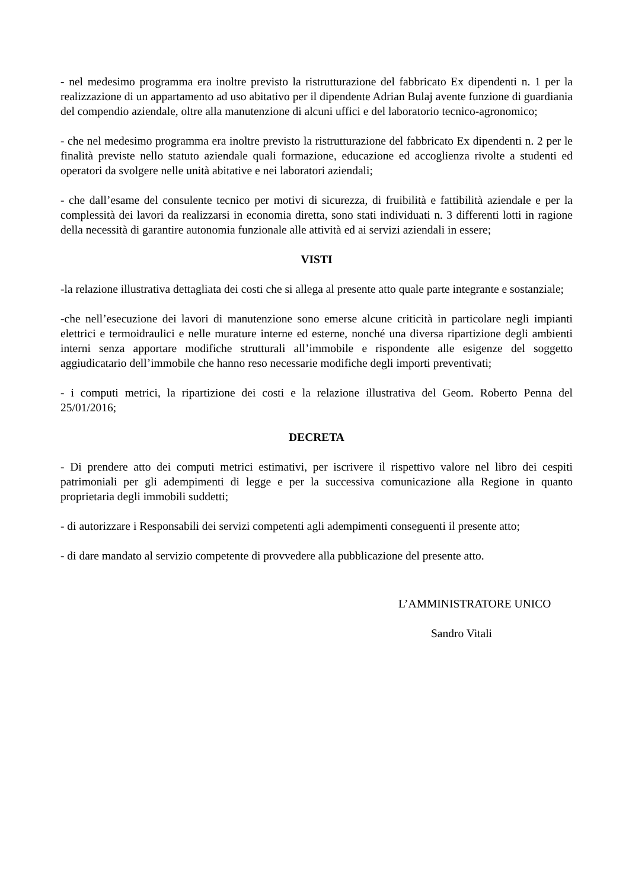- nel medesimo programma era inoltre previsto la ristrutturazione del fabbricato Ex dipendenti n. 1 per la realizzazione di un appartamento ad uso abitativo per il dipendente Adrian Bulaj avente funzione di guardiania del compendio aziendale, oltre alla manutenzione di alcuni uffici e del laboratorio tecnico-agronomico;
- che nel medesimo programma era inoltre previsto la ristrutturazione del fabbricato Ex dipendenti n. 2 per le finalità previste nello statuto aziendale quali formazione, educazione ed accoglienza rivolte a studenti ed operatori da svolgere nelle unità abitative e nei laboratori aziendali;
- che dall’esame del consulente tecnico per motivi di sicurezza, di fruibilità e fattibilità aziendale e per la complessità dei lavori da realizzarsi in economia diretta, sono stati individuati n. 3 differenti lotti in ragione della necessità di garantire autonomia funzionale alle attività ed ai servizi aziendali in essere;
VISTI
-la relazione illustrativa dettagliata dei costi che si allega al presente atto quale parte integrante e sostanziale;
-che nell’esecuzione dei lavori di manutenzione sono emerse alcune criticità in particolare negli impianti elettrici e termoidraulici e nelle murature interne ed esterne, nonché una diversa ripartizione degli ambienti interni senza apportare modifiche strutturali all’immobile e rispondente alle esigenze del soggetto aggiudicatario dell’immobile che hanno reso necessarie modifiche degli importi preventivati;
- i computi metrici, la ripartizione dei costi e la relazione illustrativa del Geom. Roberto Penna del 25/01/2016;
DECRETA
- Di prendere atto dei computi metrici estimativi, per iscrivere il rispettivo valore nel libro dei cespiti patrimoniali per gli adempimenti di legge e per la successiva comunicazione alla Regione in quanto proprietaria degli immobili suddetti;
- di autorizzare i Responsabili dei servizi competenti agli adempimenti conseguenti il presente atto;
- di dare mandato al servizio competente di provvedere alla pubblicazione del presente atto.
L’AMMINISTRATORE UNICO
Sandro Vitali